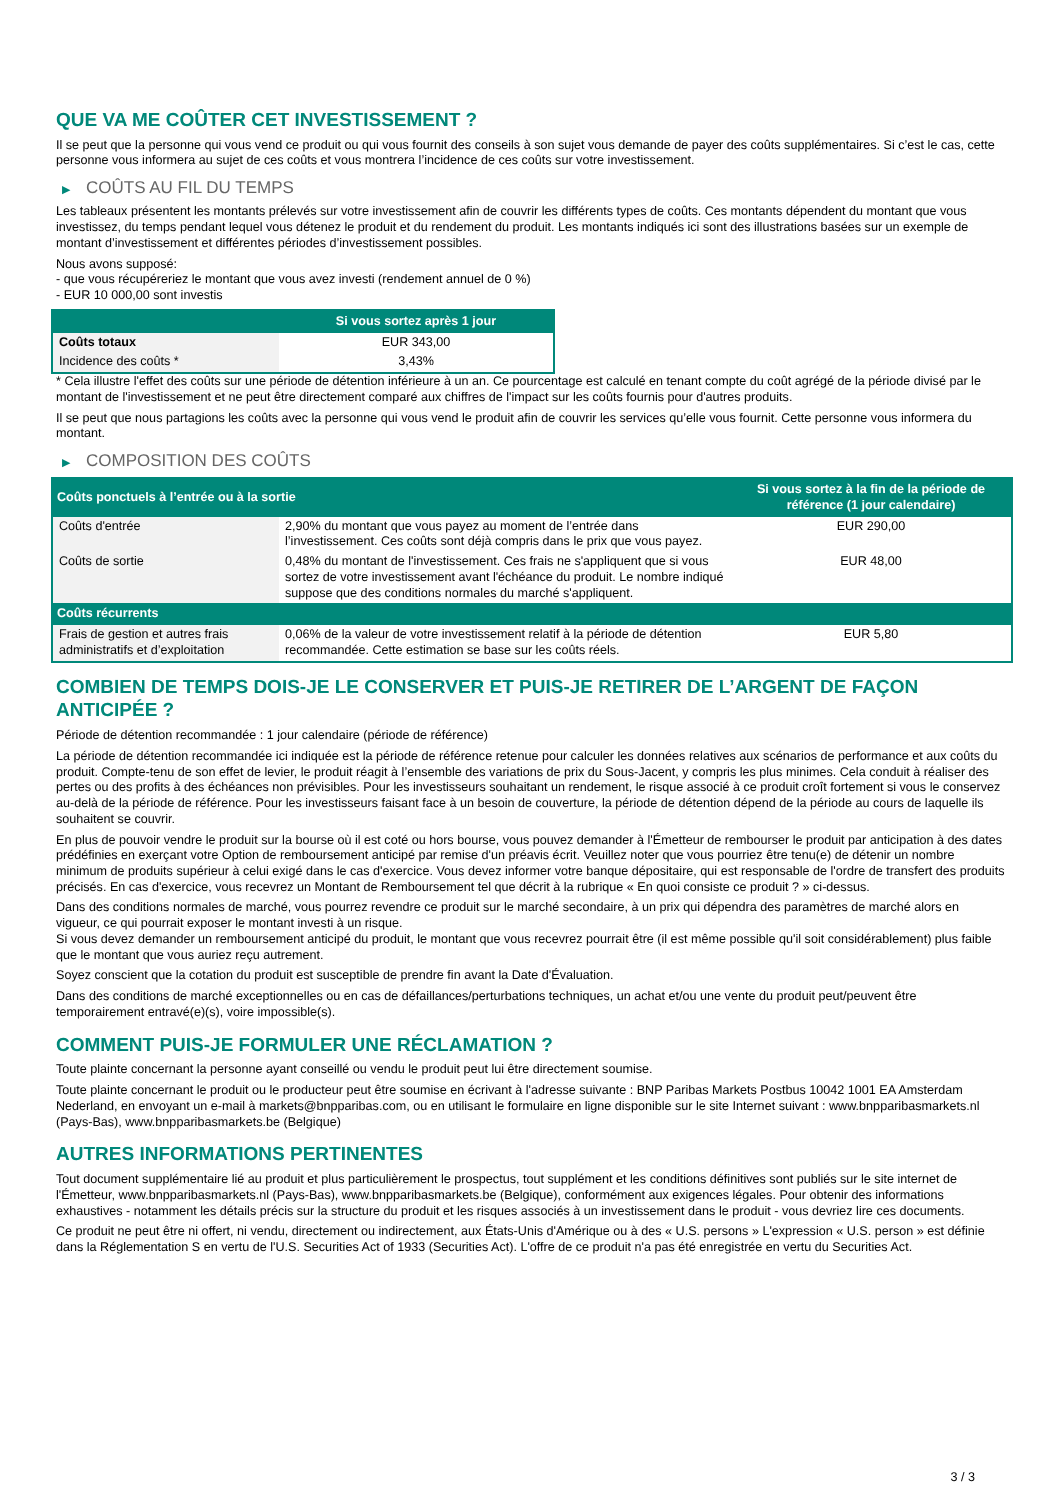QUE VA ME COÛTER CET INVESTISSEMENT ?
Il se peut que la personne qui vous vend ce produit ou qui vous fournit des conseils à son sujet vous demande de payer des coûts supplémentaires. Si c’est le cas, cette personne vous informera au sujet de ces coûts et vous montrera l’incidence de ces coûts sur votre investissement.
▶ COÛTS AU FIL DU TEMPS
Les tableaux présentent les montants prélevés sur votre investissement afin de couvrir les différents types de coûts. Ces montants dépendent du montant que vous investissez, du temps pendant lequel vous détenez le produit et du rendement du produit. Les montants indiqués ici sont des illustrations basées sur un exemple de montant d’investissement et différentes périodes d’investissement possibles.
Nous avons supposé:
- que vous récupéreriez le montant que vous avez investi (rendement annuel de 0 %)
- EUR 10 000,00 sont investis
| | Si vous sortez après 1 jour |
| --- | --- |
| Coûts totaux | EUR 343,00 |
| Incidence des coûts * | 3,43% |
* Cela illustre l'effet des coûts sur une période de détention inférieure à un an. Ce pourcentage est calculé en tenant compte du coût agrégé de la période divisé par le montant de l'investissement et ne peut être directement comparé aux chiffres de l'impact sur les coûts fournis pour d'autres produits.
Il se peut que nous partagions les coûts avec la personne qui vous vend le produit afin de couvrir les services qu’elle vous fournit. Cette personne vous informera du montant.
▶ COMPOSITION DES COÛTS
| Coûts ponctuels à l’entrée ou à la sortie | | Si vous sortez à la fin de la période de référence (1 jour calendaire) |
| --- | --- | --- |
| Coûts d'entrée | 2,90% du montant que vous payez au moment de l’entrée dans l’investissement. Ces coûts sont déjà compris dans le prix que vous payez. | EUR 290,00 |
| Coûts de sortie | 0,48% du montant de l'investissement. Ces frais ne s'appliquent que si vous sortez de votre investissement avant l'échéance du produit. Le nombre indiqué suppose que des conditions normales du marché s'appliquent. | EUR 48,00 |
| Coûts récurrents | | |
| Frais de gestion et autres frais administratifs et d’exploitation | 0,06% de la valeur de votre investissement relatif à la période de détention recommandée. Cette estimation se base sur les coûts réels. | EUR 5,80 |
COMBIEN DE TEMPS DOIS-JE LE CONSERVER ET PUIS-JE RETIRER DE L’ARGENT DE FAÇON ANTICIPÉE ?
Période de détention recommandée : 1 jour calendaire (période de référence)
La période de détention recommandée ici indiquée est la période de référence retenue pour calculer les données relatives aux scénarios de performance et aux coûts du produit. Compte-tenu de son effet de levier, le produit réagit à l’ensemble des variations de prix du Sous-Jacent, y compris les plus minimes. Cela conduit à réaliser des pertes ou des profits à des échéances non prévisibles. Pour les investisseurs souhaitant un rendement, le risque associé à ce produit croît fortement si vous le conservez au-delà de la période de référence. Pour les investisseurs faisant face à un besoin de couverture, la période de détention dépend de la période au cours de laquelle ils souhaitent se couvrir.
En plus de pouvoir vendre le produit sur la bourse où il est coté ou hors bourse, vous pouvez demander à l'Émetteur de rembourser le produit par anticipation à des dates prédéfinies en exerçant votre Option de remboursement anticipé par remise d'un préavis écrit. Veuillez noter que vous pourriez être tenu(e) de détenir un nombre minimum de produits supérieur à celui exigé dans le cas d'exercice. Vous devez informer votre banque dépositaire, qui est responsable de l'ordre de transfert des produits précisés. En cas d'exercice, vous recevrez un Montant de Remboursement tel que décrit à la rubrique « En quoi consiste ce produit ? » ci-dessus.
Dans des conditions normales de marché, vous pourrez revendre ce produit sur le marché secondaire, à un prix qui dépendra des paramètres de marché alors en vigueur, ce qui pourrait exposer le montant investi à un risque.
Si vous devez demander un remboursement anticipé du produit, le montant que vous recevrez pourrait être (il est même possible qu'il soit considérablement) plus faible que le montant que vous auriez reçu autrement.
Soyez conscient que la cotation du produit est susceptible de prendre fin avant la Date d'Évaluation.
Dans des conditions de marché exceptionnelles ou en cas de défaillances/perturbations techniques, un achat et/ou une vente du produit peut/peuvent être temporairement entravé(e)(s), voire impossible(s).
COMMENT PUIS-JE FORMULER UNE RÉCLAMATION ?
Toute plainte concernant la personne ayant conseillé ou vendu le produit peut lui être directement soumise.
Toute plainte concernant le produit ou le producteur peut être soumise en écrivant à l'adresse suivante : BNP Paribas Markets Postbus 10042 1001 EA Amsterdam Nederland, en envoyant un e-mail à markets@bnpparibas.com, ou en utilisant le formulaire en ligne disponible sur le site Internet suivant : www.bnpparibasmarkets.nl (Pays-Bas), www.bnpparibasmarkets.be (Belgique)
AUTRES INFORMATIONS PERTINENTES
Tout document supplémentaire lié au produit et plus particulièrement le prospectus, tout supplément et les conditions définitives sont publiés sur le site internet de l'Émetteur, www.bnpparibasmarkets.nl (Pays-Bas), www.bnpparibasmarkets.be (Belgique), conformément aux exigences légales. Pour obtenir des informations exhaustives - notamment les détails précis sur la structure du produit et les risques associés à un investissement dans le produit - vous devriez lire ces documents.
Ce produit ne peut être ni offert, ni vendu, directement ou indirectement, aux États-Unis d'Amérique ou à des « U.S. persons » L'expression « U.S. person » est définie dans la Réglementation S en vertu de l'U.S. Securities Act of 1933 (Securities Act). L'offre de ce produit n'a pas été enregistrée en vertu du Securities Act.
3 / 3